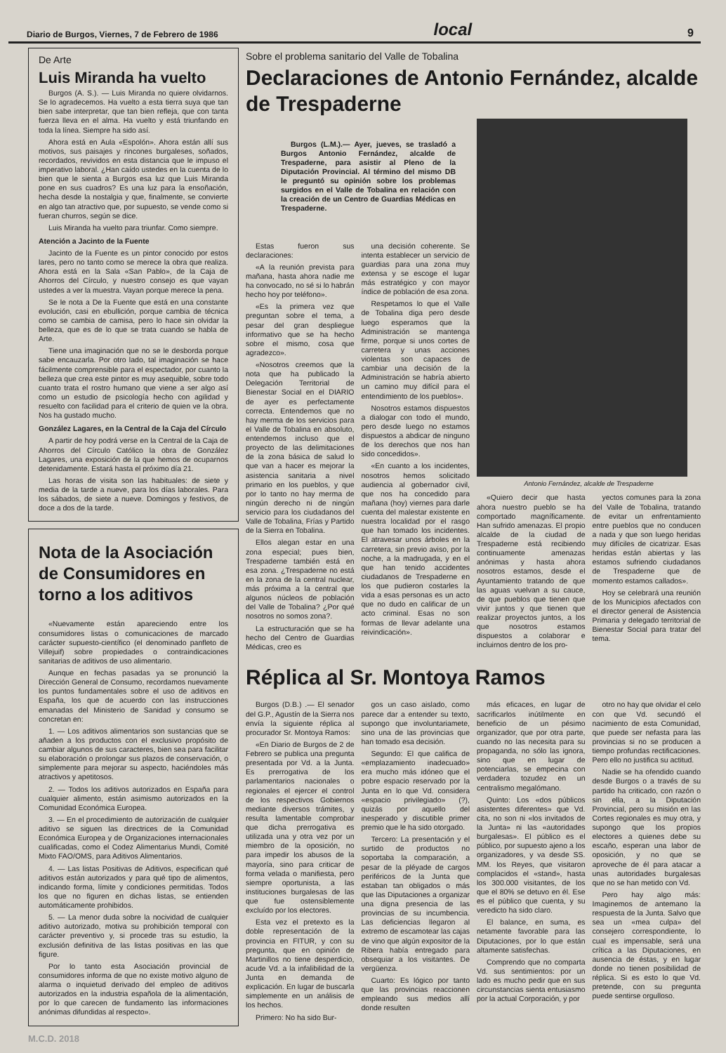Diario de Burgos, Viernes, 7 de Febrero de 1986 local 9
De Arte
Luis Miranda ha vuelto
Burgos (A. S.). — Luis Miranda no quiere olvidarnos. Se lo agradecemos. Ha vuelto a esta tierra suya que tan bien sabe interpretar, que tan bien refleja, que con tanta fuerza lleva en el alma. Ha vuelto y está triunfando en toda la línea. Siempre ha sido así.
Ahora está en Aula «Espolón». Ahora están allí sus motivos, sus paisajes y rincones burgaleses, soñados, recordados, revividos en esta distancia que le impuso el imperativo laboral. ¿Han caído ustedes en la cuenta de lo bien que le sienta a Burgos esa luz que Luis Miranda pone en sus cuadros? Es una luz para la ensoñación, hecha desde la nostalgia y que, finalmente, se convierte en algo tan atractivo que, por supuesto, se vende como si fueran churros, según se dice.
Luis Miranda ha vuelto para triunfar. Como siempre.
Atención a Jacinto de la Fuente
Jacinto de la Fuente es un pintor conocido por estos lares, pero no tanto como se merece la obra que realiza. Ahora está en la Sala «San Pablo», de la Caja de Ahorros del Círculo, y nuestro consejo es que vayan ustedes a ver la muestra. Vayan porque merece la pena.
Se le nota a De la Fuente que está en una constante evolución, casi en ebullición, porque cambia de técnica como se cambia de camisa, pero lo hace sin olvidar la belleza, que es de lo que se trata cuando se habla de Arte.
Tiene una imaginación que no se le desborda porque sabe encauzarla. Por otro lado, tal imaginación se hace fácilmente comprensible para el espectador, por cuanto la belleza que crea este pintor es muy asequible, sobre todo cuanto trata el rostro humano que viene a ser algo así como un estudio de psicología hecho con agilidad y resuelto con facilidad para el criterio de quien ve la obra. Nos ha gustado mucho.
González Lagares, en la Central de la Caja del Círculo
A partir de hoy podrá verse en la Central de la Caja de Ahorros del Círculo Católico la obra de González Lagares, una exposición de la que hemos de ocuparnos detenidamente. Estará hasta el próximo día 21.
Las horas de visita son las habituales: de siete y media de la tarde a nueve, para los días laborales. Para los sábados, de siete a nueve. Domingos y festivos, de doce a dos de la tarde.
Nota de la Asociación de Consumidores en torno a los aditivos
«Nuevamente están apareciendo entre los consumidores listas o comunicaciones de marcado carácter supuesto-científico (el denominado panfleto de Villejuif) sobre propiedades o contraindicaciones sanitarias de aditivos de uso alimentario.
Aunque en fechas pasadas ya se pronunció la Dirección General de Consumo, recordamos nuevamente los puntos fundamentales sobre el uso de aditivos en España, los que de acuerdo con las instrucciones emanadas del Ministerio de Sanidad y consumo se concretan en:
1. — Los aditivos alimentarios son sustancias que se añaden a los productos con el exclusivo propósito de cambiar algunos de sus caracteres, bien sea para facilitar su elaboración o prolongar sus plazos de conservación, o simplemente para mejorar su aspecto, haciéndoles más atractivos y apetitosos.
2. — Todos los aditivos autorizados en España para cualquier alimento, están asimismo autorizados en la Comunidad Económica Europea.
3. — En el procedimiento de autorización de cualquier aditivo se siguen las directrices de la Comunidad Económica Europea y de Organizaciones internacionales cualificadas, como el Codez Alimentarius Mundi, Comité Mixto FAO/OMS, para Aditivos Alimentarios.
4. — Las listas Positivas de Aditivos, especifican qué aditivos están autorizados y para qué tipo de alimentos, indicando forma, límite y condiciones permitidas. Todos los que no figuren en dichas listas, se entienden automáticamente prohibidos.
5. — La menor duda sobre la nocividad de cualquier aditivo autorizado, motiva su prohibición temporal con carácter preventivo y, si procede tras su estudio, la exclusión definitiva de las listas positivas en las que figure.
Por lo tanto esta Asociación provincial de consumidores informa de que no existe motivo alguno de alarma o inquietud derivado del empleo de aditivos autorizados en la industria española de la alimentación, por lo que carecen de fundamento las informaciones anónimas difundidas al respecto».
M.C.D. 2018
Sobre el problema sanitario del Valle de Tobalina
Declaraciones de Antonio Fernández, alcalde de Trespaderne
Burgos (L.M.).— Ayer, jueves, se trasladó a Burgos Antonio Fernández, alcalde de Trespaderne, para asistir al Pleno de la Diputación Provincial. Al término del mismo DB le preguntó su opinión sobre los problemas surgidos en el Valle de Tobalina en relación con la creación de un Centro de Guardias Médicas en Trespaderne.
Estas fueron sus declaraciones:
«A la reunión prevista para mañana, hasta ahora nadie me ha convocado, no sé si lo habrán hecho hoy por teléfono».
«Es la primera vez que preguntan sobre el tema, a pesar del gran despliegue informativo que se ha hecho sobre el mismo, cosa que agradezco».
«Nosotros creemos que la nota que ha publicado la Delegación Territorial de Bienestar Social en el DIARIO de ayer es perfectamente correcta. Entendemos que no hay merma de los servicios para el Valle de Tobalina en absoluto, entendemos incluso que el proyecto de las delimitaciones de la zona básica de salud lo que van a hacer es mejorar la asistencia sanitaria a nivel primario en los pueblos, y que por lo tanto no hay merma de ningún derecho ni de ningún servicio para los ciudadanos del Valle de Tobalina, Frías y Partido de la Sierra en Tobalina.
Ellos alegan estar en una zona especial; pues bien, Trespaderne también está en esa zona. ¿Trespaderne no está en la zona de la central nuclear, más próxima a la central que algunos núcleos de población del Valle de Tobalina? ¿Por qué nosotros no somos zona?.
La estructuración que se ha hecho del Centro de Guardias Médicas, creo es
una decisión coherente. Se intenta establecer un servicio de guardias para una zona muy extensa y se escoge el lugar más estratégico y con mayor índice de población de esa zona.
Respetamos lo que el Valle de Tobalina diga pero desde luego esperamos que la Administración se mantenga firme, porque si unos cortes de carretera y unas acciones violentas son capaces de cambiar una decisión de la Administración se habría abierto un camino muy difícil para el entendimiento de los pueblos».
Nosotros estamos dispuestos a dialogar con todo el mundo, pero desde luego no estamos dispuestos a abdicar de ninguno de los derechos que nos han sido concedidos».
«En cuanto a los incidentes, nosotros hemos solicitado audiencia al gobernador civil, que nos ha concedido para mañana (hoy) viernes para darle cuenta del malestar existente en nuestra localidad por el rasgo que han tomado los incidentes. El atravesar unos árboles en la carretera, sin previo aviso, por la noche, a la madrugada, y en el que han tenido accidentes ciudadanos de Trespaderne en los que pudieron costarles la vida a esas personas es un acto que no dudo en calificar de un acto criminal. Esas no son formas de llevar adelante una reivindicación».
Antonio Fernández, alcalde de Trespaderne
«Quiero decir que hasta ahora nuestro pueblo se ha comportado magníficamente. Han sufrido amenazas. El propio alcalde de la ciudad de Trespaderne está recibiendo continuamente amenazas anónimas y hasta ahora nosotros estamos, desde el Ayuntamiento tratando de que las aguas vuelvan a su cauce, de que pueblos que tienen que vivir juntos y que tienen que realizar proyectos juntos, a los que nosotros estamos dispuestos a colaborar e incluirnos dentro de los pro-
yectos comunes para la zona del Valle de Tobalina, tratando de evitar un enfrentamiento entre pueblos que no conducen a nada y que son luego heridas muy difíciles de cicatrizar. Esas heridas están abiertas y las estamos sufriendo ciudadanos de Trespaderne que de momento estamos callados».
Hoy se celebrará una reunión de los Municipios afectados con el director general de Asistencia Primaria y delegado territorial de Bienestar Social para tratar del tema.
Réplica al Sr. Montoya Ramos
Burgos (D.B.) .— El senador del G.P., Agustín de la Sierra nos envía la siguiente réplica al procurador Sr. Montoya Ramos:
«En Diario de Burgos de 2 de Febrero se publica una pregunta presentada por Vd. a la Junta. Es prerrogativa de los parlamentarios nacionales o regionales el ejercer el control de los respectivos Gobiernos mediante diversos trámites, y resulta lamentable comprobar que dicha prerrogativa es utilizada una y otra vez por un miembro de la oposición, no para impedir los abusos de la mayoría, sino para criticar de forma velada o manifiesta, pero siempre oportunista, a las instituciones burgalesas de las que fue ostensiblemente excluído por los electores.
Esta vez el pretexto es la doble representación de la provincia en FITUR, y con su pregunta, que en opinión de Martinillos no tiene desperdicio, acude Vd. a la infalibilidad de la Junta en demanda de explicación. En lugar de buscarla simplemente en un análisis de los hechos.
Primero: No ha sido Bur-
gos un caso aislado, como parece dar a entender su texto, supongo que involuntariamete, sino una de las provincias que han tomado esa decisión.
Segundo: El que califica de «emplazamiento inadecuado» era mucho más idóneo que el pobre espacio reservado por la Junta en lo que Vd. considera «espacio privilegiado» (?), quizás por aquello del inesperado y discutible primer premio que le ha sido otorgado.
Tercero: La presentación y el surtido de productos no soportaba la comparación, a pesar de la pléyade de cargos periféricos de la Junta que estaban tan obligados o más que las Diputaciones a organizar una digna presencia de las provincias de su incumbencia. Las deficiencias llegaron al extremo de escamotear las cajas de vino que algún expositor de la Ribera había entregado para obsequiar a los visitantes. De vergüenza.
Cuarto: Es lógico por tanto que las provincias reaccionen empleando sus medios allí donde resulten
más eficaces, en lugar de sacrificarlos inútilmente en beneficio de un pésimo organizador, que por otra parte, cuando no las necesita para su propaganda, no sólo las ignora, sino que en lugar de potenciarlas, se empecina con verdadera tozudez en un centralismo megalómano.
Quinto: Los «dos públicos asistentes diferentes» que Vd. cita, no son ni «los invitados de la Junta» ni las «autoridades burgalesas». El público es el público, por supuesto ajeno a los organizadores, y va desde SS. MM. los Reyes, que visitaron complacidos el «stand», hasta los 300.000 visitantes, de los que el 80% se detuvo en él. Ese es el público que cuenta, y su veredicto ha sido claro.
El balance, en suma, es netamente favorable para las Diputaciones, por lo que están altamente satisfechas.
Comprendo que no comparta Vd. sus sentimientos: por un lado es mucho pedir que en sus circunstancias sienta entusiasmo por la actual Corporación, y por
otro no hay que olvidar el celo con que Vd. secundó el nacimiento de esta Comunidad, que puede ser nefasta para las provincias si no se producen a tiempo profundas rectificaciones. Pero ello no justifica su actitud.
Nadie se ha ofendido cuando desde Burgos o a través de su partido ha criticado, con razón o sin ella, a la Diputación Provincial, pero su misión en las Cortes regionales es muy otra, y supongo que los propios electores a quienes debe su escaño, esperan una labor de oposición, y no que se aproveche de él para atacar a unas autoridades burgalesas que no se han metido con Vd.
Pero hay algo más: Imaginemos de antemano la respuesta de la Junta. Salvo que sea un «mea culpa» del consejero correspondiente, lo cual es impensable, será una crítica a las Diputaciones, en ausencia de éstas, y en lugar donde no tienen posibilidad de réplica. Si es esto lo que Vd. pretende, con su pregunta puede sentirse orgulloso.